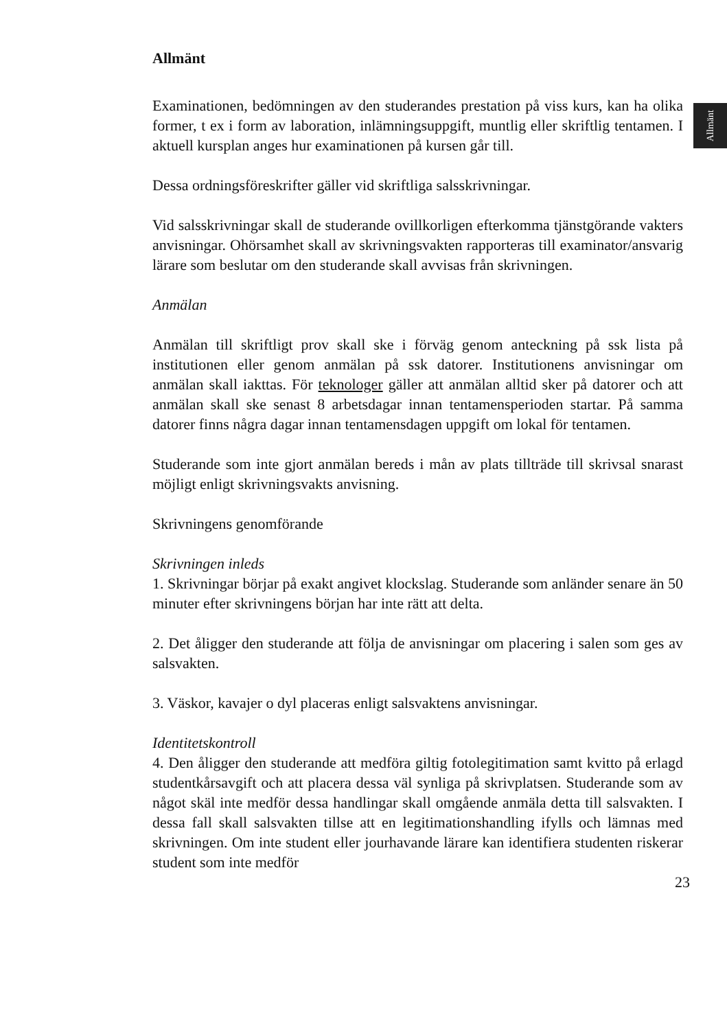Allmänt
Allmänt
Examinationen, bedömningen av den studerandes prestation på viss kurs, kan ha olika former, t ex i form av laboration, inlämningsuppgift, muntlig eller skriftlig tentamen. I aktuell kursplan anges hur examinationen på kursen går till.
Dessa ordningsföreskrifter gäller vid skriftliga salsskrivningar.
Vid salsskrivningar skall de studerande ovillkorligen efterkomma tjänstgörande vakters anvisningar. Ohörsamhet skall av skrivningsvakten rapporteras till examinator/ansvarig lärare som beslutar om den studerande skall avvisas från skrivningen.
Anmälan
Anmälan till skriftligt prov skall ske i förväg genom anteckning på ssk lista på institutionen eller genom anmälan på ssk datorer. Institutionens anvisningar om anmälan skall iakttas. För teknologer gäller att anmälan alltid sker på datorer och att anmälan skall ske senast 8 arbetsdagar innan tentamensperioden startar. På samma datorer finns några dagar innan tentamensdagen uppgift om lokal för tentamen.
Studerande som inte gjort anmälan bereds i mån av plats tillträde till skrivsal snarast möjligt enligt skrivningsvakts anvisning.
Skrivningens genomförande
Skrivningen inleds
1. Skrivningar börjar på exakt angivet klockslag. Studerande som anländer senare än 50 minuter efter skrivningens början har inte rätt att delta.
2. Det åligger den studerande att följa de anvisningar om placering i salen som ges av salsvakten.
3. Väskor, kavajer o dyl placeras enligt salsvaktens anvisningar.
Identitetskontroll
4. Den åligger den studerande att medföra giltig fotolegitimation samt kvitto på erlagd studentkårsavgift och att placera dessa väl synliga på skrivplatsen. Studerande som av något skäl inte medför dessa handlingar skall omgående anmäla detta till salsvakten. I dessa fall skall salsvakten tillse att en legitimationshandling ifylls och lämnas med skrivningen. Om inte student eller jourhavande lärare kan identifiera studenten riskerar student som inte medför
23